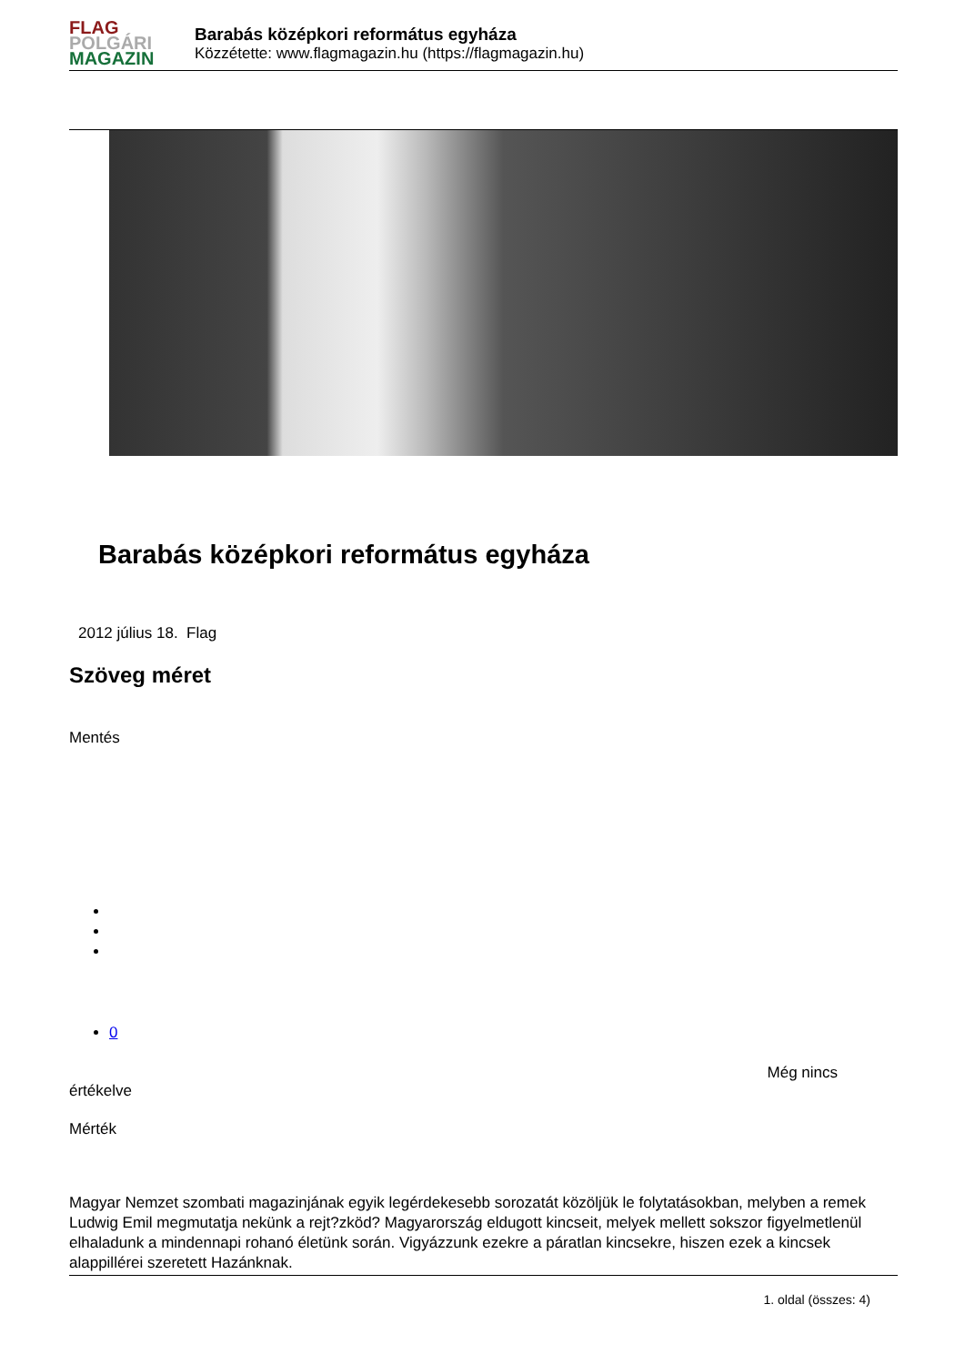FLAG
POLGÁRI
MAGAZIN
Barabás középkori református egyháza
Közzétette: www.flagmagazin.hu (https://flagmagazin.hu)
Barabás középkori református egyháza
2012 július 18. Flag
Szöveg méret
Mentés
0
Még nincs
értékelve
Mérték
Magyar Nemzet szombati magazinjának egyik legérdekesebb sorozatát közöljük le folytatásokban, melyben a remek Ludwig Emil megmutatja nekünk a rejt?zköd? Magyarország eldugott kincseit, melyek mellett sokszor figyelmetlenül elhaladunk a mindennapi rohanó életünk során. Vigyázzunk ezekre a páratlan kincsekre, hiszen ezek a kincsek alappillérei szeretett Hazánknak.
1. oldal (összes: 4)